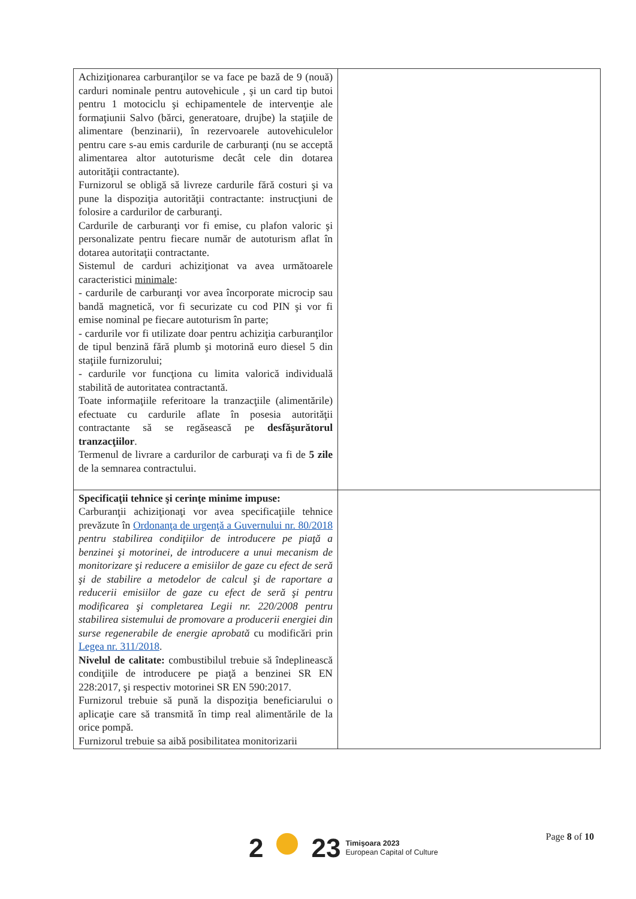| Achiziţionarea carburanţilor se va face pe bază de 9 (nouă) carduri nominale pentru autovehicule , şi un card tip butoi pentru 1 motociclu şi echipamentele de intervenţie ale formaţiunii Salvo (bărci, generatoare, drujbe) la staţiile de alimentare (benzinarii), în rezervoarele autovehiculelor pentru care s-au emis cardurile de carburanţi (nu se acceptă alimentarea altor autoturisme decât cele din dotarea autorităţii contractante). Furnizorul se obligă să livreze cardurile fără costuri şi va pune la dispoziţia autorităţii contractante: instrucţiuni de folosire a cardurilor de carburanţi. Cardurile de carburanţi vor fi emise, cu plafon valoric şi personalizate pentru fiecare număr de autoturism aflat în dotarea autoritaţii contractante. Sistemul de carduri achiziţionat va avea următoarele caracteristici minimale : - cardurile de carburanţi vor avea încorporate microcip sau bandă magnetică, vor fi securizate cu cod PIN şi vor fi emise nominal pe fiecare autoturism în parte; - cardurile vor fi utilizate doar pentru achiziţia carburanţilor de tipul benzină fără plumb şi motorină euro diesel 5 din staţiile furnizorului; - cardurile vor funcţiona cu limita valorică individuală stabilită de autoritatea contractantă. Toate informaţiile referitoare la tranzacţiile (alimentările) efectuate cu cardurile aflate în posesia autorităţii contractante să se regăsească pe desfăşurătorul tranzacţiilor . Termenul de livrare a cardurilor de carburaţi va fi de 5 zile de la semnarea contractului. | |
| Specificaţii tehnice şi cerinţe minime impuse: Carburanţii achiziţionaţi vor avea specificaţiile tehnice prevăzute în Ordonanţa de urgenţă a Guvernului nr. 80/2018 pentru stabilirea condiţiilor de introducere pe piaţă a benzinei şi motorinei, de introducere a unui mecanism de monitorizare şi reducere a emisiilor de gaze cu efect de seră şi de stabilire a metodelor de calcul şi de raportare a reducerii emisiilor de gaze cu efect de seră şi pentru modificarea şi completarea Legii nr. 220/2008 pentru stabilirea sistemului de promovare a producerii energiei din surse regenerabile de energie aprobată cu modificări prin Legea nr. 311/2018 . Nivelul de calitate: combustibilul trebuie să îndeplinească condiţiile de introducere pe piaţă a benzinei SR EN 228:2017, şi respectiv motorinei SR EN 590:2017. Furnizorul trebuie să pună la dispoziţia beneficiarului o aplicaţie care să transmită în timp real alimentările de la orice pompă. Furnizorul trebuie sa aibă posibilitatea monitorizarii | |
Page 8 of 10
2 23
Timişoara 2023
European Capital of Culture